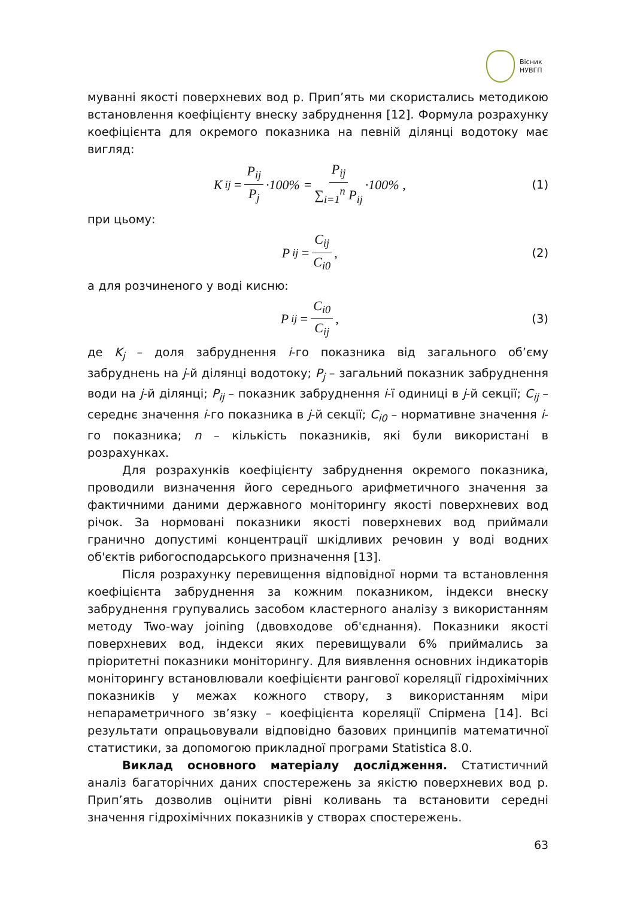Вісник
НУВГП
муванні якості поверхневих вод р. Прип’ять ми скористались методикою встановлення коефіцієнту внеску забруднення [12]. Формула розрахунку коефіцієнта для окремого показника на певній ділянці водотоку має вигляд:
K<sub>ij</sub> = P<sub>ij</sub> P<sub>j</sub> ·100% = P<sub>ij</sub> ∑<sub>i=1</sub><sup>n</sup> P<sub>ij</sub> ·100% ,
(1)
при цьому:
P<sub>ij</sub> = C<sub>ij</sub> C<sub>i0</sub> , (2)
а для розчиненого у воді кисню:
P<sub>ij</sub> = C<sub>i0</sub> C<sub>ij</sub> , (3)
де K<sub>j</sub> – доля забруднення і-го показника від загального об’єму забруднень на j-й ділянці водотоку; P<sub>j</sub> – загальний показник забруднення води на j-й ділянці; P<sub>ij</sub> – показник забруднення і-ї одиниці в j-й секції; C<sub>ij</sub> – середнє значення і-го показника в j-й секції; C<sub>i0</sub> – нормативне значення і-го показника; n – кількість показників, які були використані в розрахунках.
Для розрахунків коефіцієнту забруднення окремого показника, проводили визначення його середнього арифметичного значення за фактичними даними державного моніторингу якості поверхневих вод річок. За нормовані показники якості поверхневих вод приймали гранично допустимі концентрації шкідливих речовин у воді водних об'єктів рибогосподарського призначення [13].
Після розрахунку перевищення відповідної норми та встановлення коефіцієнта забруднення за кожним показником, індекси внеску забруднення групувались засобом кластерного аналізу з використанням методу Two-way joining (двовходове об'єднання). Показники якості поверхневих вод, індекси яких перевищували 6% приймались за пріоритетні показники моніторингу. Для виявлення основних індикаторів моніторингу встановлювали коефіцієнти рангової кореляції гідрохімічних показників у межах кожного створу, з використанням міри непараметричного зв’язку – коефіцієнта кореляції Спірмена [14]. Всі результати опрацьовували відповідно базових принципів математичної статистики, за допомогою прикладної програми Statistica 8.0.
Виклад основного матеріалу дослідження. Статистичний аналіз багаторічних даних спостережень за якістю поверхневих вод р. Прип’ять дозволив оцінити рівні коливань та встановити середні значення гідрохімічних показників у створах спостережень.
63